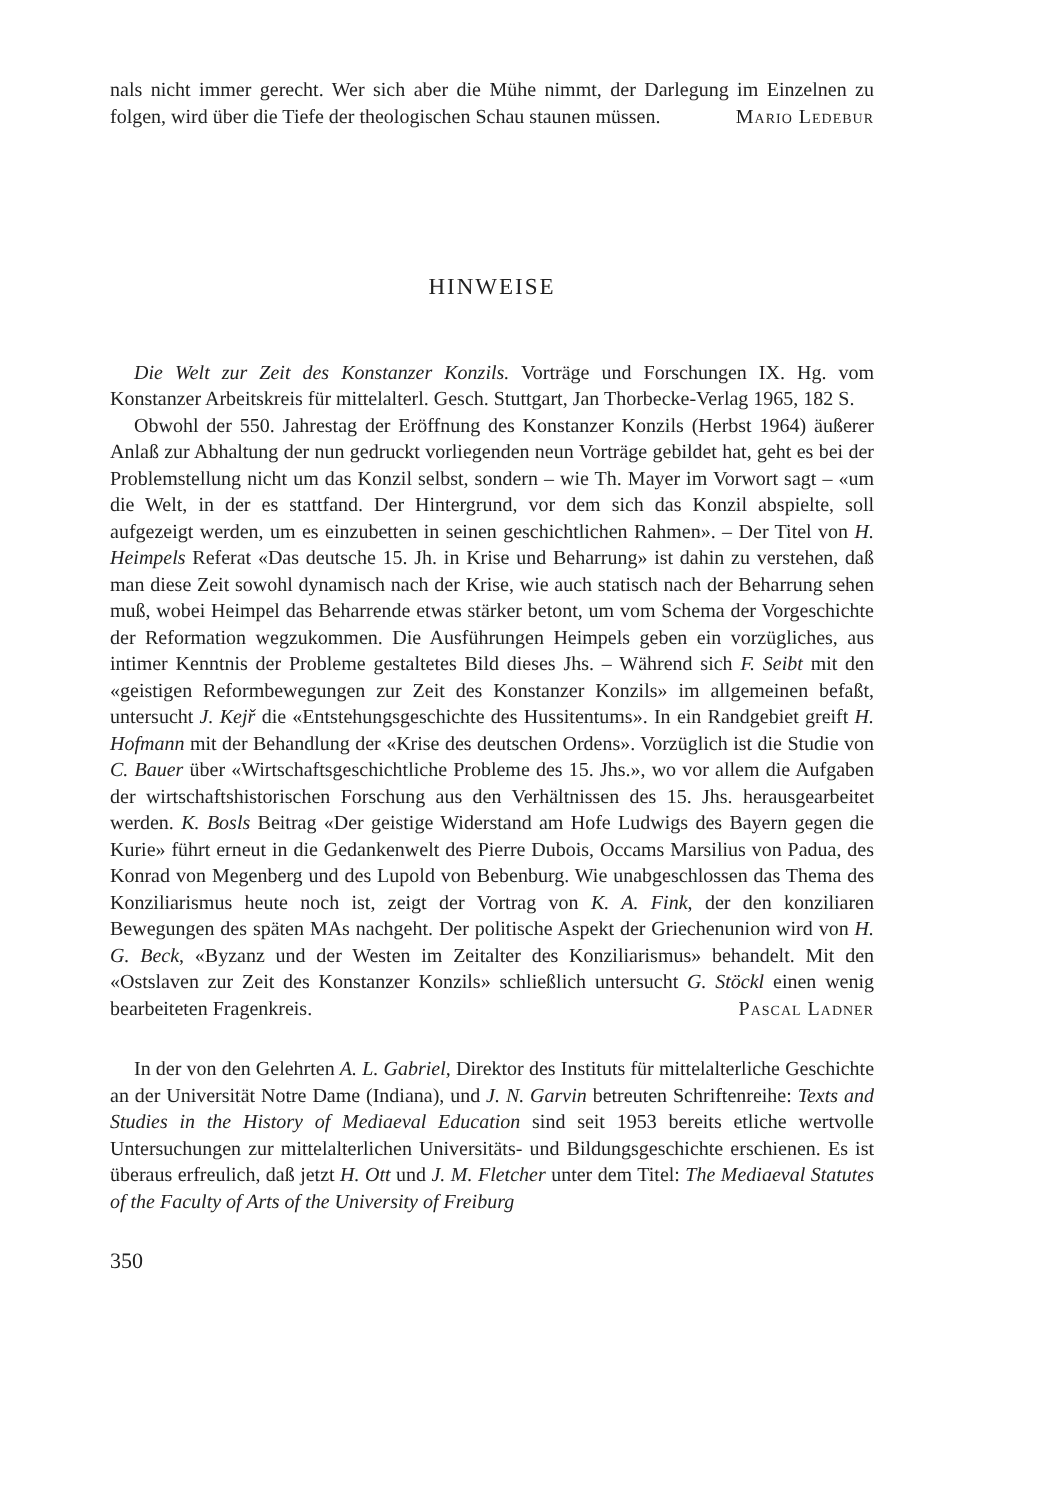nals nicht immer gerecht. Wer sich aber die Mühe nimmt, der Darlegung im Einzelnen zu folgen, wird über die Tiefe der theologischen Schau staunen müssen. Mario Ledebur
HINWEISE
Die Welt zur Zeit des Konstanzer Konzils. Vorträge und Forschungen IX. Hg. vom Konstanzer Arbeitskreis für mittelalterl. Gesch. Stuttgart, Jan Thorbecke-Verlag 1965, 182 S.
Obwohl der 550. Jahrestag der Eröffnung des Konstanzer Konzils (Herbst 1964) äußerer Anlaß zur Abhaltung der nun gedruckt vorliegenden neun Vorträge gebildet hat, geht es bei der Problemstellung nicht um das Konzil selbst, sondern – wie Th. Mayer im Vorwort sagt – «um die Welt, in der es stattfand. Der Hintergrund, vor dem sich das Konzil abspielte, soll aufgezeigt werden, um es einzubetten in seinen geschichtlichen Rahmen». – Der Titel von H. Heimpels Referat «Das deutsche 15. Jh. in Krise und Beharrung» ist dahin zu verstehen, daß man diese Zeit sowohl dynamisch nach der Krise, wie auch statisch nach der Beharrung sehen muß, wobei Heimpel das Beharrende etwas stärker betont, um vom Schema der Vorgeschichte der Reformation wegzukommen. Die Ausführungen Heimpels geben ein vorzügliches, aus intimer Kenntnis der Probleme gestaltetes Bild dieses Jhs. – Während sich F. Seibt mit den «geistigen Reformbewegungen zur Zeit des Konstanzer Konzils» im allgemeinen befaßt, untersucht J. Kejř die «Entstehungsgeschichte des Hussitentums». In ein Randgebiet greift H. Hofmann mit der Behandlung der «Krise des deutschen Ordens». Vorzüglich ist die Studie von C. Bauer über «Wirtschaftsgeschichtliche Probleme des 15. Jhs.», wo vor allem die Aufgaben der wirtschaftshistorischen Forschung aus den Verhältnissen des 15. Jhs. herausgearbeitet werden. K. Bosls Beitrag «Der geistige Widerstand am Hofe Ludwigs des Bayern gegen die Kurie» führt erneut in die Gedankenwelt des Pierre Dubois, Occams Marsilius von Padua, des Konrad von Megenberg und des Lupold von Bebenburg. Wie unabgeschlossen das Thema des Konziliarismus heute noch ist, zeigt der Vortrag von K. A. Fink, der den konziliaren Bewegungen des späten MAs nachgeht. Der politische Aspekt der Griechenunion wird von H. G. Beck, «Byzanz und der Westen im Zeitalter des Konziliarismus» behandelt. Mit den «Ostslaven zur Zeit des Konstanzer Konzils» schließlich untersucht G. Stöckl einen wenig bearbeiteten Fragenkreis. Pascal Ladner
In der von den Gelehrten A. L. Gabriel, Direktor des Instituts für mittelalterliche Geschichte an der Universität Notre Dame (Indiana), und J. N. Garvin betreuten Schriftenreihe: Texts and Studies in the History of Mediaeval Education sind seit 1953 bereits etliche wertvolle Untersuchungen zur mittelalterlichen Universitäts- und Bildungsgeschichte erschienen. Es ist überaus erfreulich, daß jetzt H. Ott und J. M. Fletcher unter dem Titel: The Mediaeval Statutes of the Faculty of Arts of the University of Freiburg
350